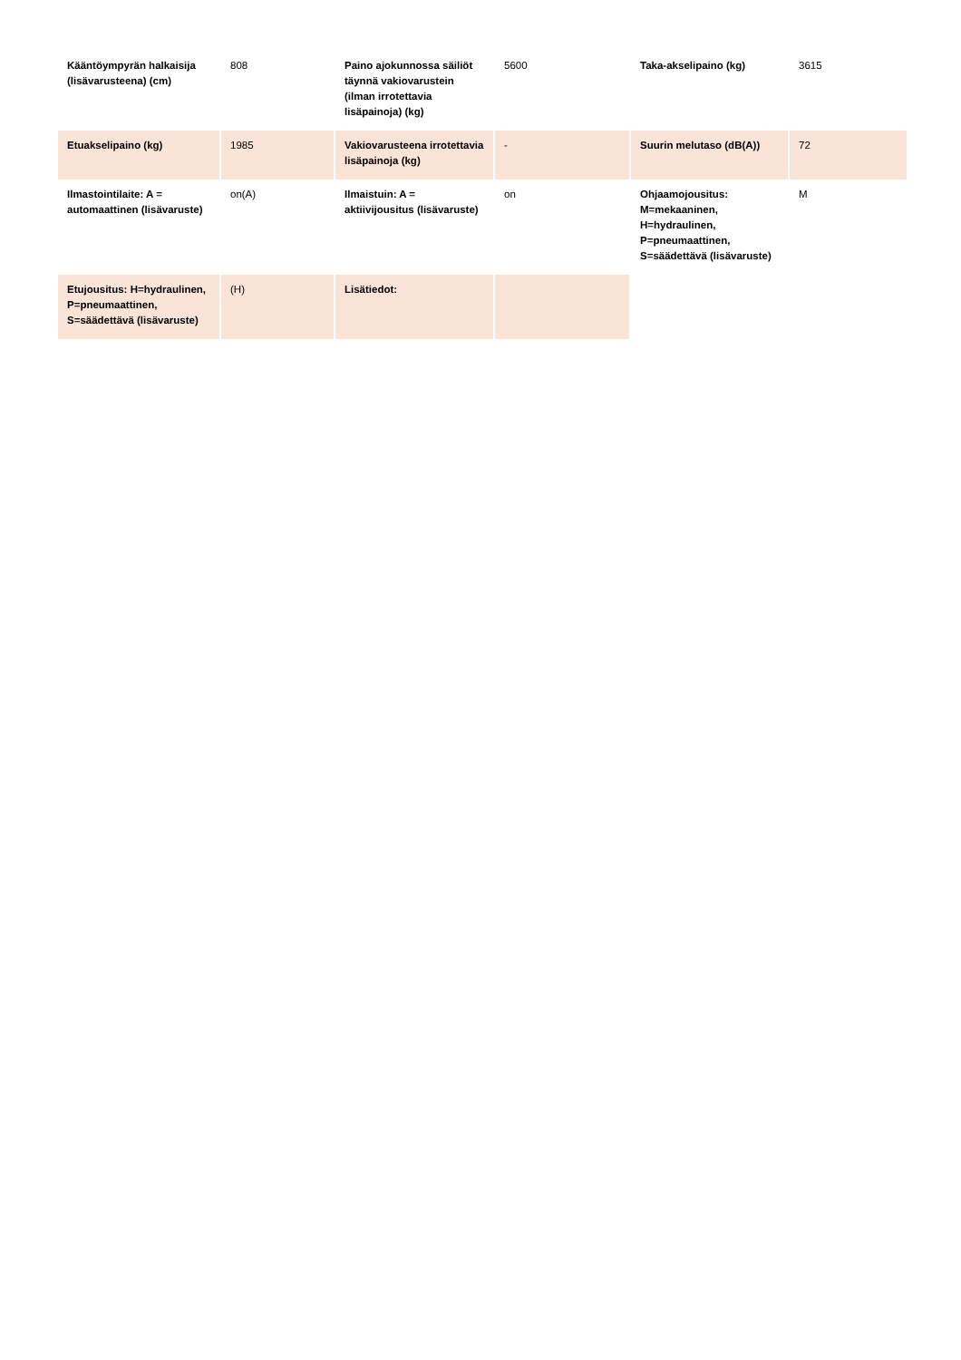| Kääntöympyrän halkaisija (lisävarusteena) (cm) | 808 | Paino ajokunnossa säiliöt täynnä vakiovarustein (ilman irrotettavia lisäpainoja) (kg) | 5600 | Taka-akselipaino (kg) | 3615 |
| Etuakselipaino (kg) | 1985 | Vakiovarusteena irrotettavia lisäpainoja (kg) | - | Suurin melutaso (dB(A)) | 72 |
| Ilmastointilaite: A = automaattinen (lisävaruste) | on(A) | Ilmaistuin: A = aktiivijousitus (lisävaruste) | on | Ohjaamojousitus: M=mekaaninen, H=hydraulinen, P=pneumaattinen, S=säädettävä (lisävaruste) | M |
| Etujousitus: H=hydraulinen, P=pneumaattinen, S=säädettävä (lisävaruste) | (H) | Lisätiedot: | | | |